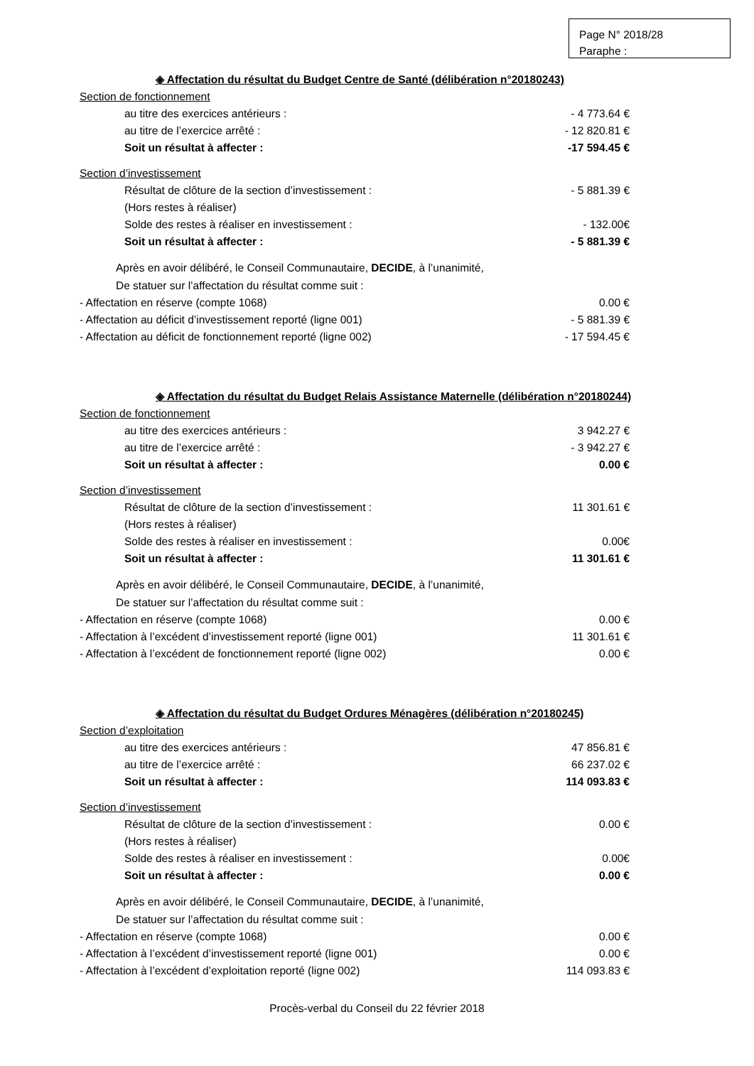Page N° 2018/28
Paraphe :
◈ Affectation du résultat du Budget Centre de Santé (délibération n°20180243)
Section de fonctionnement
au titre des exercices antérieurs : - 4 773.64 €
au titre de l’exercice arrêté : - 12 820.81 €
Soit un résultat à affecter : -17 594.45 €
Section d’investissement
Résultat de clôture de la section d’investissement : - 5 881.39 €
(Hors restes à réaliser)
Solde des restes à réaliser en investissement : - 132.00€
Soit un résultat à affecter : - 5 881.39 €
Après en avoir délibéré, le Conseil Communautaire, DECIDE, à l’unanimité,
De statuer sur l’affectation du résultat comme suit :
- Affectation en réserve (compte 1068) 0.00 €
- Affectation au déficit d’investissement reporté (ligne 001) - 5 881.39 €
- Affectation au déficit de fonctionnement reporté (ligne 002) - 17 594.45 €
◈ Affectation du résultat du Budget Relais Assistance Maternelle (délibération n°20180244)
Section de fonctionnement
au titre des exercices antérieurs : 3 942.27 €
au titre de l’exercice arrêté : - 3 942.27 €
Soit un résultat à affecter : 0.00 €
Section d’investissement
Résultat de clôture de la section d’investissement : 11 301.61 €
(Hors restes à réaliser)
Solde des restes à réaliser en investissement : 0.00€
Soit un résultat à affecter : 11 301.61 €
Après en avoir délibéré, le Conseil Communautaire, DECIDE, à l’unanimité,
De statuer sur l’affectation du résultat comme suit :
- Affectation en réserve (compte 1068) 0.00 €
- Affectation à l’excédent d’investissement reporté (ligne 001) 11 301.61 €
- Affectation à l’excédent de fonctionnement reporté (ligne 002) 0.00 €
◈ Affectation du résultat du Budget Ordures Ménagères (délibération n°20180245)
Section d’exploitation
au titre des exercices antérieurs : 47 856.81 €
au titre de l’exercice arrêté : 66 237.02 €
Soit un résultat à affecter : 114 093.83 €
Section d’investissement
Résultat de clôture de la section d’investissement : 0.00 €
(Hors restes à réaliser)
Solde des restes à réaliser en investissement : 0.00€
Soit un résultat à affecter : 0.00 €
Après en avoir délibéré, le Conseil Communautaire, DECIDE, à l’unanimité,
De statuer sur l’affectation du résultat comme suit :
- Affectation en réserve (compte 1068) 0.00 €
- Affectation à l’excédent d’investissement reporté (ligne 001) 0.00 €
- Affectation à l’excédent d’exploitation reporté (ligne 002) 114 093.83 €
Procès-verbal du Conseil du 22 février 2018